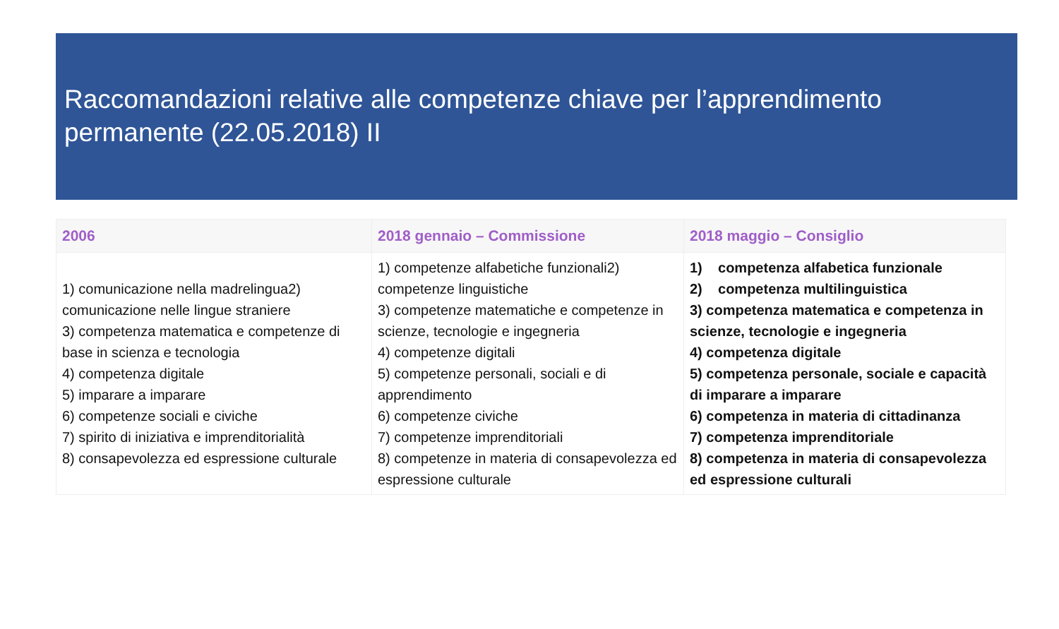Raccomandazioni relative alle competenze chiave per l’apprendimento permanente (22.05.2018) II
| 2006 | 2018 gennaio – Commissione | 2018 maggio – Consiglio |
| --- | --- | --- |
| 1) comunicazione nella madrelingua2) comunicazione nelle lingue straniere 3) competenza matematica e competenze di base in scienza e tecnologia 4) competenza digitale 5) imparare a imparare 6) competenze sociali e civiche 7) spirito di iniziativa e imprenditorialità 8) consapevolezza ed espressione culturale | 1) competenze alfabetiche funzionali2) competenze linguistiche 3) competenze matematiche e competenze in scienze, tecnologie e ingegneria 4) competenze digitali 5) competenze personali, sociali e di apprendimento 6) competenze civiche 7) competenze imprenditoriali 8) competenze in materia di consapevolezza ed espressione culturale | 1) competenza alfabetica funzionale 2) competenza multilinguistica 3) competenza matematica e competenza in scienze, tecnologie e ingegneria 4) competenza digitale 5) competenza personale, sociale e capacità di imparare a imparare 6) competenza in materia di cittadinanza 7) competenza imprenditoriale 8) competenza in materia di consapevolezza ed espressione culturali |